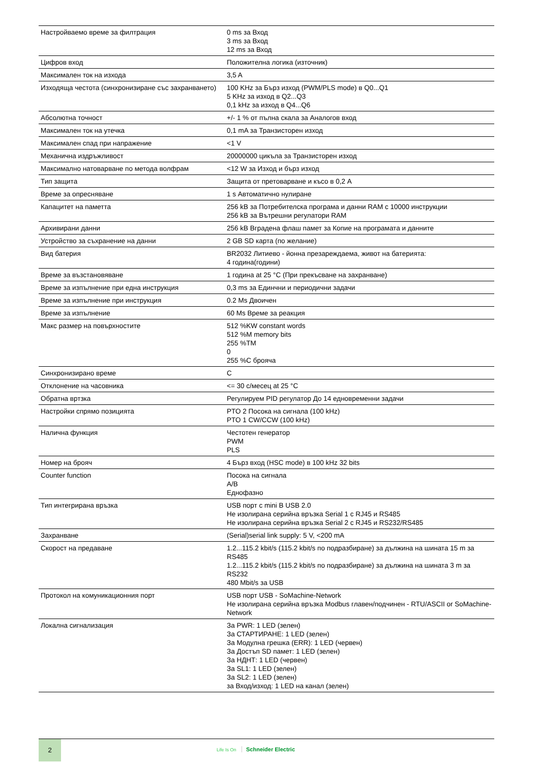| Настройваемо време за филтрация | 0 ms за Вход 3 ms за Вход 12 ms за Вход |
| Цифров вход | Положителна логика (източник) |
| Максимален ток на изхода | 3,5 A |
| Изходяща честота (синхронизиране със захранването) | 100 KHz за Бърз изход (PWM/PLS mode) в Q0...Q1 5 KHz за изход в Q2...Q3 0,1 kHz за изход в Q4...Q6 |
| Абсолютна точност | +/- 1 % от пълна скала за Аналогов вход |
| Максимален ток на утечка | 0,1 mA за Транзисторен изход |
| Максимален спад при напражение | <1 V |
| Механична издръжливост | 20000000 цикъла за Транзисторен изход |
| Максимално натоварване по метода волфрам | <12 W за Изход и бърз изход |
| Тип защита | Защита от претоварване и късо в 0,2 A |
| Време за опресняване | 1 s Автоматично нулиране |
| Капацитет на паметта | 256 kB за Потребителска програма и данни RAM с 10000 инструкции 256 kB за Вътрешни регулатори RAM |
| Архивирани данни | 256 kB Вградена флаш памет за Копие на програмата и данните |
| Устройство за съхранение на данни | 2 GB SD карта (по желание) |
| Вид батерия | BR2032 Литиево - йонна презареждаема, живот на батерията: 4 година(години) |
| Време за възстановяване | 1 година at 25 °C (При прекъсване на захранване) |
| Време за изпълнение при една инструкция | 0,3 ms за Единчни и периодични задачи |
| Време за изпълнение при инструкция | 0.2 Ms Двоичен |
| Време за изпълнение | 60 Ms Време за реакция |
| Макс размер на повърхностите | 512 %KW constant words 512 %M memory bits 255 %TM 0 255 %C брояча |
| Синхронизирано време | С |
| Отклонение на часовника | <= 30 с/месец at 25 °C |
| Обратна вртзка | Регулируем PID регулатор До 14 едновременни задачи |
| Настройки спрямо позицията | PTO 2 Посока на сигнала (100 kHz) PTO 1 CW/CCW (100 kHz) |
| Налична функция | Честотен генератор PWM PLS |
| Номер на брояч | 4 Бърз вход (HSC mode) в 100 kHz 32 bits |
| Counter function | Посока на сигнала A/B Еднофазно |
| Тип интегрирана връзка | USB порт с mini B USB 2.0 Не изолирана серийна връзка Serial 1 с RJ45 и RS485 Не изолирана серийна връзка Serial 2 с RJ45 и RS232/RS485 |
| Захранване | (Serial)serial link supply: 5 V, <200 mA |
| Скорост на предаване | 1.2...115.2 kbit/s (115.2 kbit/s по подразбиране) за дължина на шината 15 m за RS485 1.2...115.2 kbit/s (115.2 kbit/s по подразбиране) за дължина на шината 3 m за RS232 480 Mbit/s за USB |
| Протокол на комуникационния порт | USB порт USB - SoMachine-Network Не изолирана серийна връзка Modbus главен/подчинен - RTU/ASCII or SoMachine-Network |
| Локална сигнализация | За PWR: 1 LED (зелен) За СТАРТИРАНЕ: 1 LED (зелен) За Модулна грешка (ERR): 1 LED (червен) За Достъп SD памет: 1 LED (зелен) За НДНТ: 1 LED (червен) За SL1: 1 LED (зелен) За SL2: 1 LED (зелен) за Вход/изход: 1 LED на канал (зелен) |
2
Life Is On Schneider Electric